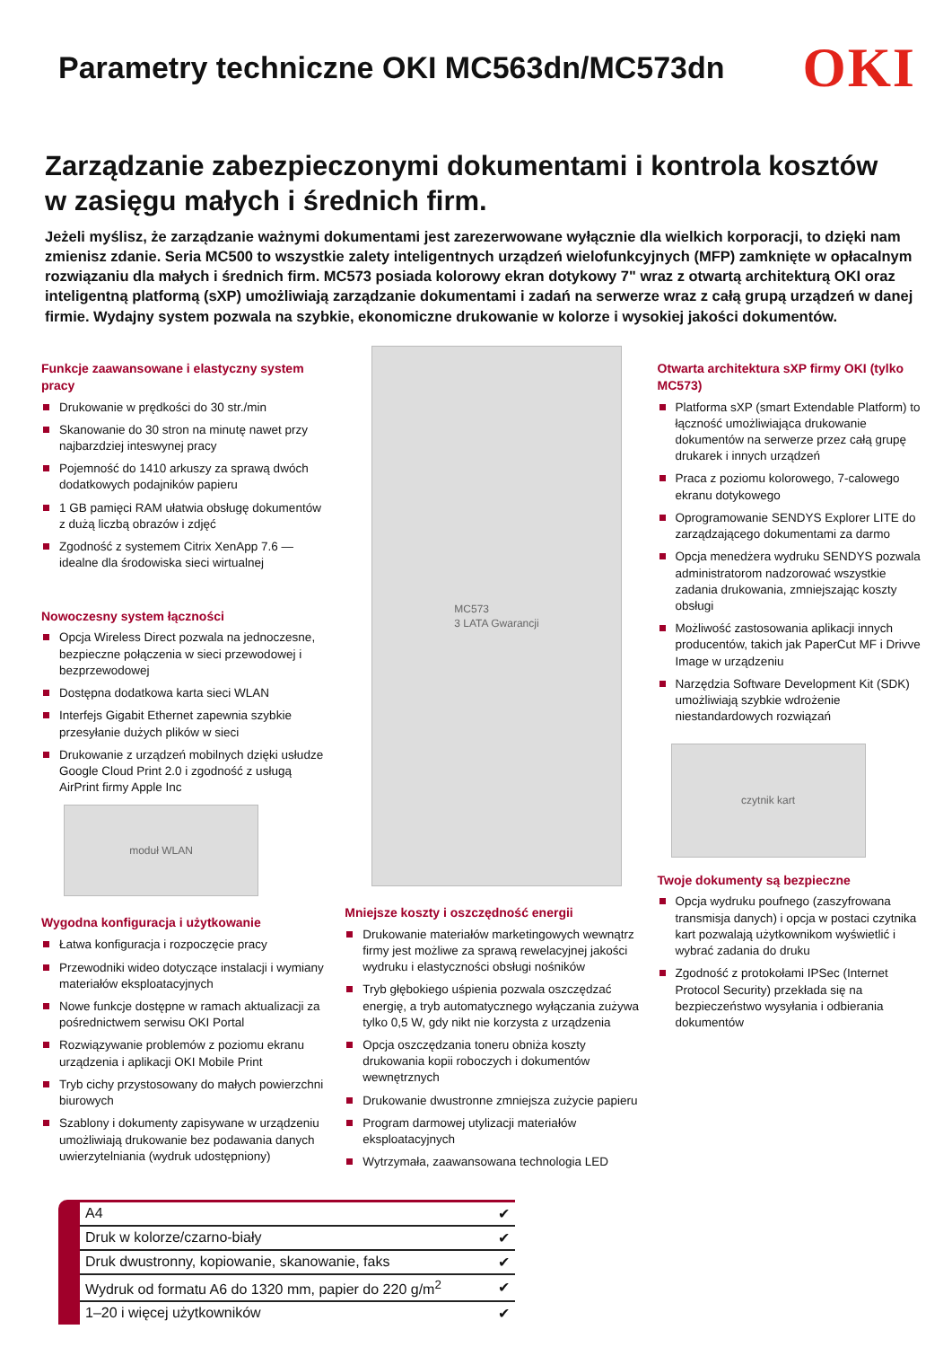Parametry techniczne OKI MC563dn/MC573dn
OKI
Zarządzanie zabezpieczonymi dokumentami i kontrola kosztów w zasięgu małych i średnich firm.
Jeżeli myślisz, że zarządzanie ważnymi dokumentami jest zarezerwowane wyłącznie dla wielkich korporacji, to dzięki nam zmienisz zdanie. Seria MC500 to wszystkie zalety inteligentnych urządzeń wielofunkcyjnych (MFP) zamknięte w opłacalnym rozwiązaniu dla małych i średnich firm. MC573 posiada kolorowy ekran dotykowy 7" wraz z otwartą architekturą OKI oraz inteligentną platformą (sXP) umożliwiają zarządzanie dokumentami i zadań na serwerze wraz z całą grupą urządzeń w danej firmie. Wydajny system pozwala na szybkie, ekonomiczne drukowanie w kolorze i wysokiej jakości dokumentów.
Funkcje zaawansowane i elastyczny system pracy
Drukowanie w prędkości do 30 str./min
Skanowanie do 30 stron na minutę nawet przy najbarzdziej inteswynej pracy
Pojemność do 1410 arkuszy za sprawą dwóch dodatkowych podajników papieru
1 GB pamięci RAM ułatwia obsługę dokumentów z dużą liczbą obrazów i zdjęć
Zgodność z systemem Citrix XenApp 7.6 — idealne dla środowiska sieci wirtualnej
Nowoczesny system łączności
Opcja Wireless Direct pozwala na jednoczesne, bezpieczne połączenia w sieci przewodowej i bezprzewodowej
Dostępna dodatkowa karta sieci WLAN
Interfejs Gigabit Ethernet zapewnia szybkie przesyłanie dużych plików w sieci
Drukowanie z urządzeń mobilnych dzięki usłudze Google Cloud Print 2.0 i zgodność z usługą AirPrint firmy Apple Inc
moduł WLAN
Wygodna konfiguracja i użytkowanie
Łatwa konfiguracja i rozpoczęcie pracy
Przewodniki wideo dotyczące instalacji i wymiany materiałów eksploatacyjnych
Nowe funkcje dostępne w ramach aktualizacji za pośrednictwem serwisu OKI Portal
Rozwiązywanie problemów z poziomu ekranu urządzenia i aplikacji OKI Mobile Print
Tryb cichy przystosowany do małych powierzchni biurowych
Szablony i dokumenty zapisywane w urządzeniu umożliwiają drukowanie bez podawania danych uwierzytelniania (wydruk udostępniony)
MC573
3 LATA Gwarancji
Mniejsze koszty i oszczędność energii
Drukowanie materiałów marketingowych wewnątrz firmy jest możliwe za sprawą rewelacyjnej jakości wydruku i elastyczności obsługi nośników
Tryb głębokiego uśpienia pozwala oszczędzać energię, a tryb automatycznego wyłączania zużywa tylko 0,5 W, gdy nikt nie korzysta z urządzenia
Opcja oszczędzania toneru obniża koszty drukowania kopii roboczych i dokumentów wewnętrznych
Drukowanie dwustronne zmniejsza zużycie papieru
Program darmowej utylizacji materiałów eksploatacyjnych
Wytrzymała, zaawansowana technologia LED
Otwarta architektura sXP firmy OKI (tylko MC573)
Platforma sXP (smart Extendable Platform) to łączność umożliwiająca drukowanie dokumentów na serwerze przez całą grupę drukarek i innych urządzeń
Praca z poziomu kolorowego, 7-calowego ekranu dotykowego
Oprogramowanie SENDYS Explorer LITE do zarządzającego dokumentami za darmo
Opcja menedżera wydruku SENDYS pozwala administratorom nadzorować wszystkie zadania drukowania, zmniejszając koszty obsługi
Możliwość zastosowania aplikacji innych producentów, takich jak PaperCut MF i Drivve Image w urządzeniu
Narzędzia Software Development Kit (SDK) umożliwiają szybkie wdrożenie niestandardowych rozwiązań
czytnik kart
Twoje dokumenty są bezpieczne
Opcja wydruku poufnego (zaszyfrowana transmisja danych) i opcja w postaci czytnika kart pozwalają użytkownikom wyświetlić i wybrać zadania do druku
Zgodność z protokołami IPSec (Internet Protocol Security) przekłada się na bezpieczeństwo wysyłania i odbierania dokumentów
| A4 | ✔ |
| Druk w kolorze/czarno-biały | ✔ |
| Druk dwustronny, kopiowanie, skanowanie, faks | ✔ |
| Wydruk od formatu A6 do 1320 mm, papier do 220 g/m<sup>2</sup> | ✔ |
| 1–20 i więcej użytkowników | ✔ |